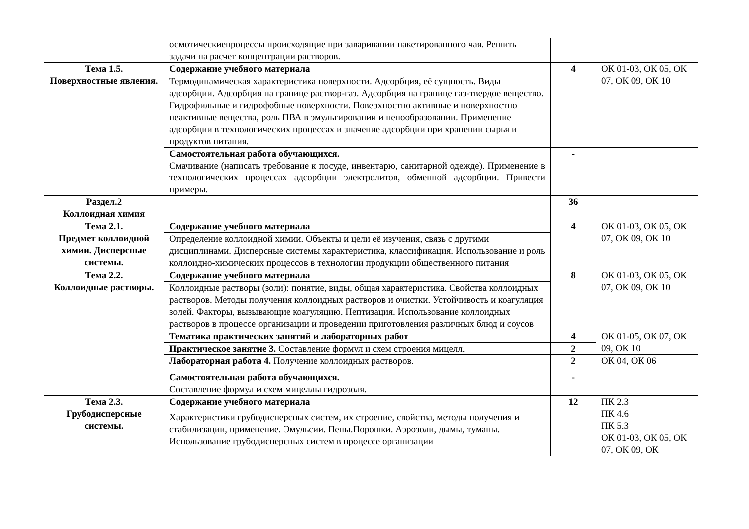| | осмотическиепроцессы происходящие при заваривании пакетированного чая. Решить задачи на расчет концентрации растворов. | | |
| Тема 1.5. Поверхностные явления. | Содержание учебного материала | 4 | ОК 01-03, ОК 05, ОК 07, ОК 09, ОК 10 |
| | Термодинамическая характеристика поверхности. Адсорбция, её сущность. Виды адсорбции. Адсорбция на границе раствор-газ. Адсорбция на границе газ-твердое вещество. Гидрофильные и гидрофобные поверхности. Поверхностно активные и поверхностно неактивные вещества, роль ПВА в эмульгировании и пенообразовании. Применение адсорбции в технологических процессах и значение адсорбции при хранении сырья и продуктов питания. | | |
| | Самостоятельная работа обучающихся. Смачивание (написать требование к посуде, инвентарю, санитарной одежде). Применение в технологических процессах адсорбции электролитов, обменной адсорбции. Привести примеры. | - | |
| Раздел.2 Коллоидная химия | | 36 | |
| Тема 2.1. Предмет коллоидной химии. Дисперсные системы. | Содержание учебного материала | 4 | ОК 01-03, ОК 05, ОК 07, ОК 09, ОК 10 |
| | Определение коллоидной химии. Объекты и цели её изучения, связь с другими дисциплинами. Дисперсные системы характеристика, классификация. Использование и роль коллоидно-химических процессов в технологии продукции общественного питания | | |
| Тема 2.2. Коллоидные растворы. | Содержание учебного материала | 8 | ОК 01-03, ОК 05, ОК 07, ОК 09, ОК 10 |
| | Коллоидные растворы (золи): понятие, виды, общая характеристика. Свойства коллоидных растворов. Методы получения коллоидных растворов и очистки. Устойчивость и коагуляция золей. Факторы, вызывающие коагуляцию. Пептизация. Использование коллоидных растворов в процессе организации и проведении приготовления различных блюд и соусов | | |
| | Тематика практических занятий и лабораторных работ | 4 | ОК 01-05, ОК 07, ОК 09, ОК 10 |
| | Практическое занятие 3. Составление формул и схем строения мицелл. | 2 | |
| | Лабораторная работа 4. Получение коллоидных растворов. | 2 | ОК 04, ОК 06 |
| | Самостоятельная работа обучающихся. Составление формул и схем мицеллы гидрозоля. | - | |
| Тема 2.3. Грубодисперсные системы. | Содержание учебного материала | 12 | ПК 2.3 ПК 4.6 ПК 5.3 ОК 01-03, ОК 05, ОК 07, ОК 09, ОК |
| | Характеристики грубодисперсных систем, их строение, свойства, методы получения и стабилизации, применение. Эмульсии. Пены.Порошки. Аэрозоли, дымы, туманы. Использование грубодисперсных систем в процессе организации | | |